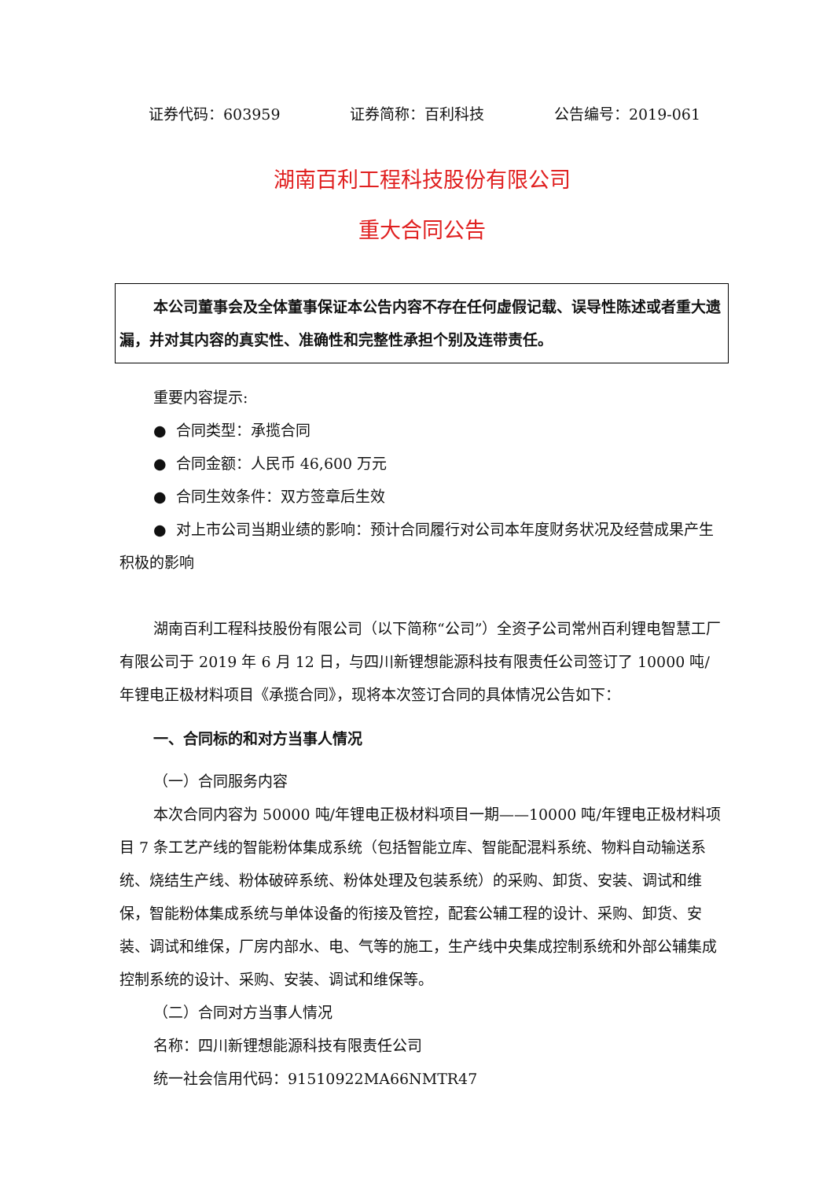证券代码：603959 证券简称：百利科技 公告编号：2019-061
湖南百利工程科技股份有限公司
重大合同公告
本公司董事会及全体董事保证本公告内容不存在任何虚假记载、误导性陈述或者重大遗漏，并对其内容的真实性、准确性和完整性承担个别及连带责任。
重要内容提示:
● 合同类型：承揽合同
● 合同金额：人民币 46,600 万元
● 合同生效条件：双方签章后生效
● 对上市公司当期业绩的影响：预计合同履行对公司本年度财务状况及经营成果产生积极的影响
湖南百利工程科技股份有限公司（以下简称“公司”）全资子公司常州百利锂电智慧工厂有限公司于 2019 年 6 月 12 日，与四川新锂想能源科技有限责任公司签订了 10000 吨/年锂电正极材料项目《承揽合同》，现将本次签订合同的具体情况公告如下：
一、合同标的和对方当事人情况
（一）合同服务内容
本次合同内容为 50000 吨/年锂电正极材料项目一期——10000 吨/年锂电正极材料项目 7 条工艺产线的智能粉体集成系统（包括智能立库、智能配混料系统、物料自动输送系统、烧结生产线、粉体破碎系统、粉体处理及包装系统）的采购、卸货、安装、调试和维保，智能粉体集成系统与单体设备的衔接及管控，配套公辅工程的设计、采购、卸货、安装、调试和维保，厂房内部水、电、气等的施工，生产线中央集成控制系统和外部公辅集成控制系统的设计、采购、安装、调试和维保等。
（二）合同对方当事人情况
名称：四川新锂想能源科技有限责任公司
统一社会信用代码：91510922MA66NMTR47